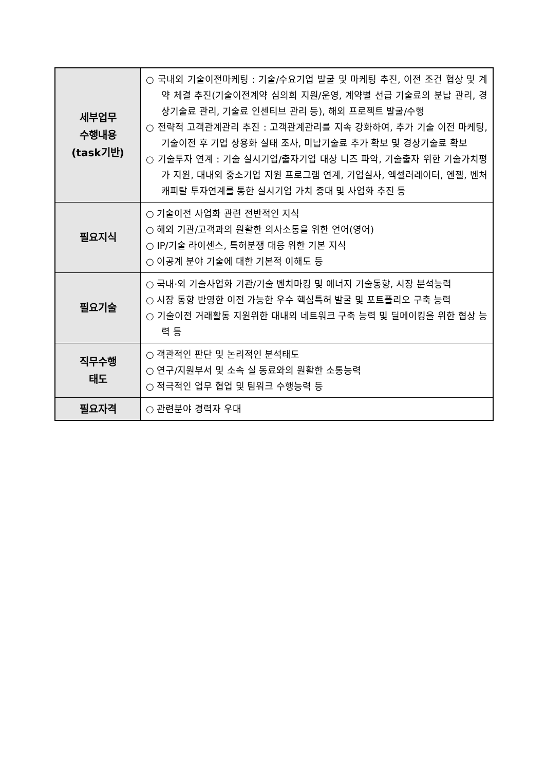| 세부업무 수행내용 (task기반) | ○ 국내외 기술이전마케팅 : 기술/수요기업 발굴 및 마케팅 추진, 이전 조건 협상 및 계약 체결 추진(기술이전계약 심의회 지원/운영, 계약별 선급 기술료의 분납 관리, 경상기술료 관리, 기술료 인센티브 관리 등), 해외 프로젝트 발굴/수행 ○ 전략적 고객관계관리 추진 : 고객관계관리를 지속 강화하여, 추가 기술 이전 마케팅, 기술이전 후 기업 상용화 실태 조사, 미납기술료 추가 확보 및 경상기술료 확보 ○ 기술투자 연계 : 기술 실시기업/출자기업 대상 니즈 파악, 기술출자 위한 기술가치평가 지원, 대내외 중소기업 지원 프로그램 연계, 기업실사, 엑셀러레이터, 엔젤, 벤처캐피탈 투자연계를 통한 실시기업 가치 증대 및 사업화 추진 등 |
| 필요지식 | ○ 기술이전 사업화 관련 전반적인 지식 ○ 해외 기관/고객과의 원활한 의사소통을 위한 언어(영어) ○ IP/기술 라이센스, 특허분쟁 대응 위한 기본 지식 ○ 이공계 분야 기술에 대한 기본적 이해도 등 |
| 필요기술 | ○ 국내·외 기술사업화 기관/기술 벤치마킹 및 에너지 기술동향, 시장 분석능력 ○ 시장 동향 반영한 이전 가능한 우수 핵심특허 발굴 및 포트폴리오 구축 능력 ○ 기술이전 거래활동 지원위한 대내외 네트워크 구축 능력 및 딜메이킹을 위한 협상 능력 등 |
| 직무수행 태도 | ○ 객관적인 판단 및 논리적인 분석태도 ○ 연구/지원부서 및 소속 실 동료와의 원활한 소통능력 ○ 적극적인 업무 협업 및 팀워크 수행능력 등 |
| 필요자격 | ○ 관련분야 경력자 우대 |